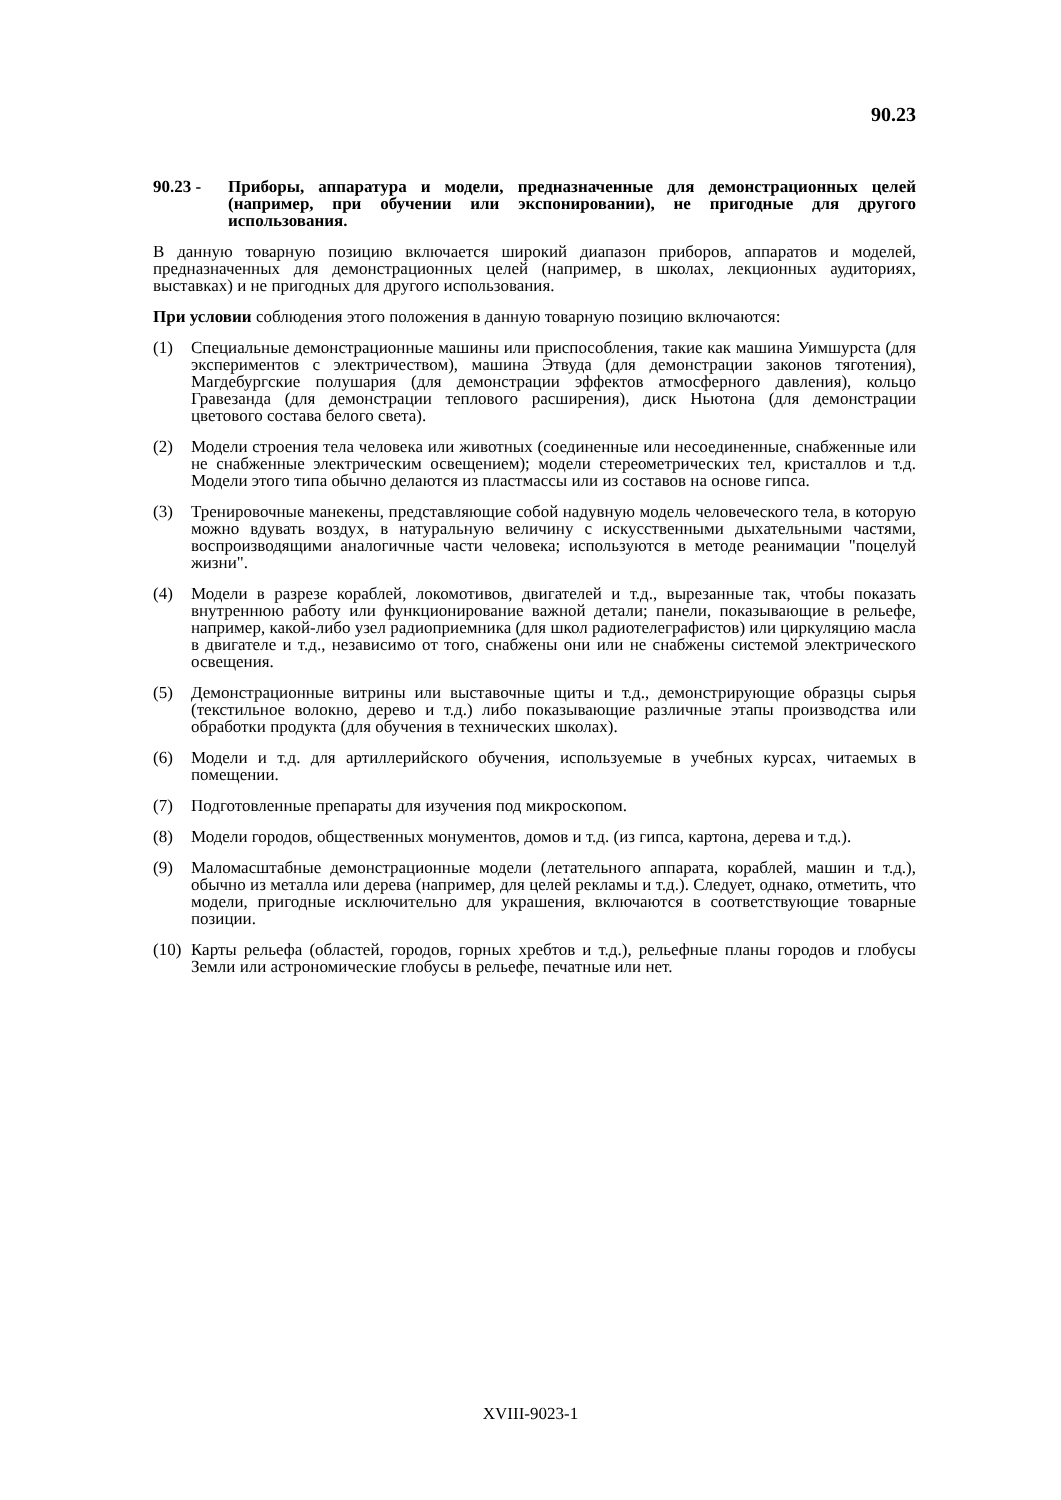90.23
90.23 - Приборы, аппаратура и модели, предназначенные для демонстрационных целей (например, при обучении или экспонировании), не пригодные для другого использования.
В данную товарную позицию включается широкий диапазон приборов, аппаратов и моделей, предназначенных для демонстрационных целей (например, в школах, лекционных аудиториях, выставках) и не пригодных для другого использования.
При условии соблюдения этого положения в данную товарную позицию включаются:
(1) Специальные демонстрационные машины или приспособления, такие как машина Уимшурста (для экспериментов с электричеством), машина Этвуда (для демонстрации законов тяготения), Магдебургские полушария (для демонстрации эффектов атмосферного давления), кольцо Гравезанда (для демонстрации теплового расширения), диск Ньютона (для демонстрации цветового состава белого света).
(2) Модели строения тела человека или животных (соединенные или несоединенные, снабженные или не снабженные электрическим освещением); модели стереометрических тел, кристаллов и т.д. Модели этого типа обычно делаются из пластмассы или из составов на основе гипса.
(3) Тренировочные манекены, представляющие собой надувную модель человеческого тела, в которую можно вдувать воздух, в натуральную величину с искусственными дыхательными частями, воспроизводящими аналогичные части человека; используются в методе реанимации "поцелуй жизни".
(4) Модели в разрезе кораблей, локомотивов, двигателей и т.д., вырезанные так, чтобы показать внутреннюю работу или функционирование важной детали; панели, показывающие в рельефе, например, какой-либо узел радиоприемника (для школ радиотелеграфистов) или циркуляцию масла в двигателе и т.д., независимо от того, снабжены они или не снабжены системой электрического освещения.
(5) Демонстрационные витрины или выставочные щиты и т.д., демонстрирующие образцы сырья (текстильное волокно, дерево и т.д.) либо показывающие различные этапы производства или обработки продукта (для обучения в технических школах).
(6) Модели и т.д. для артиллерийского обучения, используемые в учебных курсах, читаемых в помещении.
(7) Подготовленные препараты для изучения под микроскопом.
(8) Модели городов, общественных монументов, домов и т.д. (из гипса, картона, дерева и т.д.).
(9) Маломасштабные демонстрационные модели (летательного аппарата, кораблей, машин и т.д.), обычно из металла или дерева (например, для целей рекламы и т.д.). Следует, однако, отметить, что модели, пригодные исключительно для украшения, включаются в соответствующие товарные позиции.
(10)
Карты рельефа (областей, городов, горных хребтов и т.д.), рельефные планы городов и глобусы Земли или астрономические глобусы в рельефе, печатные или нет.
XVIII-9023-1